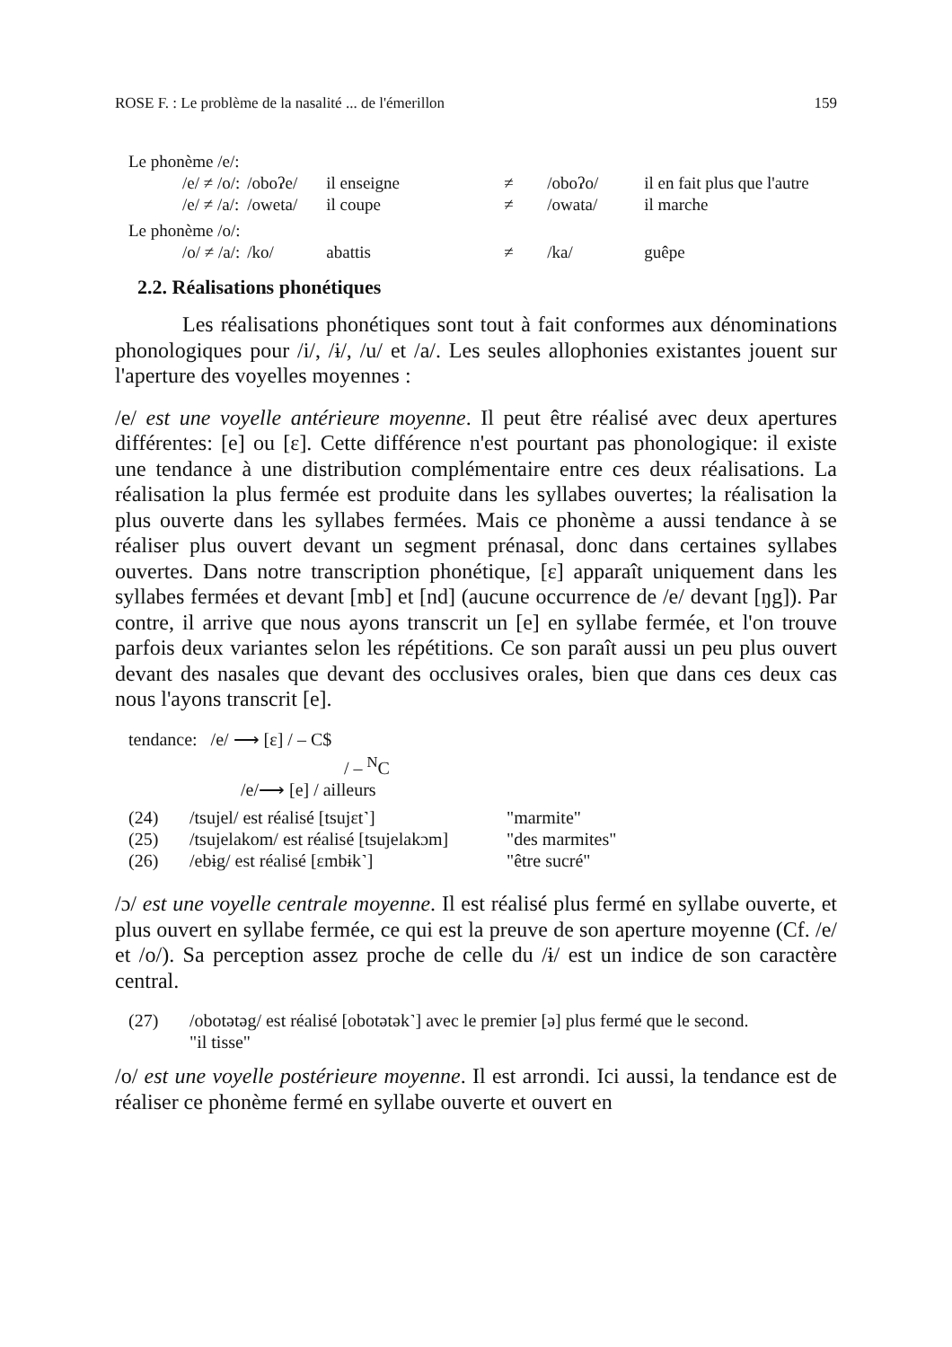ROSE F. : Le problème de la nasalité ... de l'émerillon 159
Le phonème /e/:
| /e/ ≠ /o/: | /oboʔe/ | il enseigne | ≠ | /oboʔo/ | il en fait plus que l'autre |
| /e/ ≠ /a/: | /oweta/ | il coupe | ≠ | /owata/ | il marche |
Le phonème /o/:
| /o/ ≠ /a/: | /ko/ | abattis | ≠ | /ka/ | guêpe |
2.2. Réalisations phonétiques
Les réalisations phonétiques sont tout à fait conformes aux dénominations phonologiques pour /i/, /ɨ/, /u/ et /a/. Les seules allophonies existantes jouent sur l'aperture des voyelles moyennes :
/e/ est une voyelle antérieure moyenne. Il peut être réalisé avec deux apertures différentes: [e] ou [ɛ]. Cette différence n'est pourtant pas phonologique: il existe une tendance à une distribution complémentaire entre ces deux réalisations. La réalisation la plus fermée est produite dans les syllabes ouvertes; la réalisation la plus ouverte dans les syllabes fermées. Mais ce phonème a aussi tendance à se réaliser plus ouvert devant un segment prénasal, donc dans certaines syllabes ouvertes. Dans notre transcription phonétique, [ɛ] apparaît uniquement dans les syllabes fermées et devant [mb] et [nd] (aucune occurrence de /e/ devant [ŋg]). Par contre, il arrive que nous ayons transcrit un [e] en syllabe fermée, et l'on trouve parfois deux variantes selon les répétitions. Ce son paraît aussi un peu plus ouvert devant des nasales que devant des occlusives orales, bien que dans ces deux cas nous l'ayons transcrit [e].
tendance: /e/ ⟶ [ɛ] / – C$
/ – <sup>N</sup>C
/e/⟶ [e] / ailleurs
| (24) | /tsujel/ est réalisé [tsujɛt˺] | "marmite" |
| (25) | /tsujelakom/ est réalisé [tsujelakɔm] | "des marmites" |
| (26) | /ebɨg/ est réalisé [ɛmbɨk˺] | "être sucré" |
/ɔ/ est une voyelle centrale moyenne. Il est réalisé plus fermé en syllabe ouverte, et plus ouvert en syllabe fermée, ce qui est la preuve de son aperture moyenne (Cf. /e/ et /o/). Sa perception assez proche de celle du /ɨ/ est un indice de son caractère central.
| (27) | /obotətəg/ est réalisé [obotətək˺] avec le premier [ə] plus fermé que le second. "il tisse" |
/o/ est une voyelle postérieure moyenne. Il est arrondi. Ici aussi, la tendance est de réaliser ce phonème fermé en syllabe ouverte et ouvert en